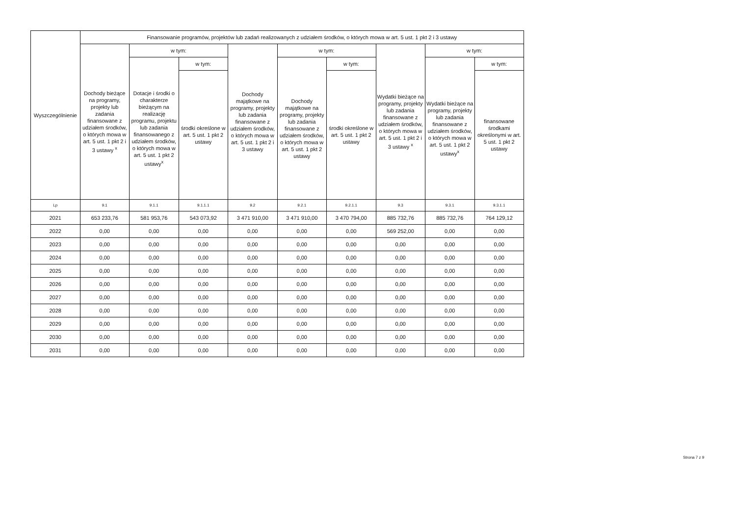| Wyszczególnienie | Finansowanie programów, projektów lub zadań realizowanych z udziałem środków, o których mowa w art. 5 ust. 1 pkt 2 i 3 ustawy | | | | | | | | |
| --- | --- | --- | --- | --- | --- | --- | --- | --- | --- |
| | Dochody bieżące na programy, projekty lub zadania finansowane z udziałem środków, o których mowa w art. 5 ust. 1 pkt 2 i 3 ustawy <sup>x</sup> | w tym: | | Dochody majątkowe na programy, projekty lub zadania finansowane z udziałem środków, o których mowa w art. 5 ust. 1 pkt 2 i 3 ustawy | w tym: | | Wydatki bieżące na programy, projekty lub zadania finansowane z udziałem środków, o których mowa w art. 5 ust. 1 pkt 2 i 3 ustawy <sup>x</sup> | w tym: | |
| | | Dotacje i środki o charakterze bieżącym na realizację programu, projektu lub zadania finansowanego z udziałem środków, o których mowa w art. 5 ust. 1 pkt 2 ustawy<sup>x</sup> | w tym: | | Dochody majątkowe na programy, projekty lub zadania finansowane z udziałem środków, o których mowa w art. 5 ust. 1 pkt 2 ustawy | w tym: | | Wydatki bieżące na programy, projekty lub zadania finansowane z udziałem środków, o których mowa w art. 5 ust. 1 pkt 2 ustawy<sup>x</sup> | w tym: |
| | | | środki określone w art. 5 ust. 1 pkt 2 ustawy | | | środki określone w art. 5 ust. 1 pkt 2 ustawy | | | finansowane środkami określonymi w art. 5 ust. 1 pkt 2 ustawy |
| Lp | 9.1 | 9.1.1 | 9.1.1.1 | 9.2 | 9.2.1 | 9.2.1.1 | 9.3 | 9.3.1 | 9.3.1.1 |
| 2021 | 653 233,76 | 581 953,76 | 543 073,92 | 3 471 910,00 | 3 471 910,00 | 3 470 794,00 | 885 732,76 | 885 732,76 | 764 129,12 |
| 2022 | 0,00 | 0,00 | 0,00 | 0,00 | 0,00 | 0,00 | 569 252,00 | 0,00 | 0,00 |
| 2023 | 0,00 | 0,00 | 0,00 | 0,00 | 0,00 | 0,00 | 0,00 | 0,00 | 0,00 |
| 2024 | 0,00 | 0,00 | 0,00 | 0,00 | 0,00 | 0,00 | 0,00 | 0,00 | 0,00 |
| 2025 | 0,00 | 0,00 | 0,00 | 0,00 | 0,00 | 0,00 | 0,00 | 0,00 | 0,00 |
| 2026 | 0,00 | 0,00 | 0,00 | 0,00 | 0,00 | 0,00 | 0,00 | 0,00 | 0,00 |
| 2027 | 0,00 | 0,00 | 0,00 | 0,00 | 0,00 | 0,00 | 0,00 | 0,00 | 0,00 |
| 2028 | 0,00 | 0,00 | 0,00 | 0,00 | 0,00 | 0,00 | 0,00 | 0,00 | 0,00 |
| 2029 | 0,00 | 0,00 | 0,00 | 0,00 | 0,00 | 0,00 | 0,00 | 0,00 | 0,00 |
| 2030 | 0,00 | 0,00 | 0,00 | 0,00 | 0,00 | 0,00 | 0,00 | 0,00 | 0,00 |
| 2031 | 0,00 | 0,00 | 0,00 | 0,00 | 0,00 | 0,00 | 0,00 | 0,00 | 0,00 |
Strona 7 z 9